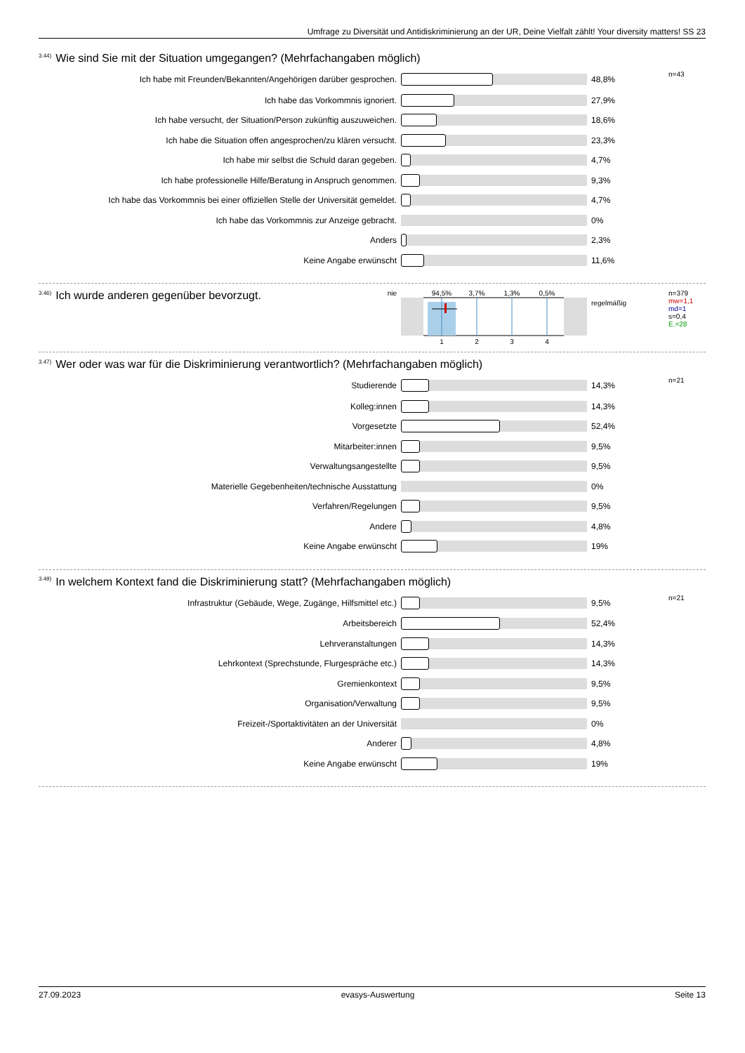Umfrage zu Diversität und Antidiskriminierung an der UR, Deine Vielfalt zählt! Your diversity matters! SS 23
<sup>3.44)</sup>Wie sind Sie mit der Situation umgegangen? (Mehrfachangaben möglich)
| Ich habe mit Freunden/Bekannten/Angehörigen darüber gesprochen. | | 48,8% | n=43 |
| Ich habe das Vorkommnis ignoriert. | | 27,9% | |
| Ich habe versucht, der Situation/Person zukünftig auszuweichen. | | 18,6% | |
| Ich habe die Situation offen angesprochen/zu klären versucht. | | 23,3% | |
| Ich habe mir selbst die Schuld daran gegeben. | | 4,7% | |
| Ich habe professionelle Hilfe/Beratung in Anspruch genommen. | | 9,3% | |
| Ich habe das Vorkommnis bei einer offiziellen Stelle der Universität gemeldet. | | 4,7% | |
| Ich habe das Vorkommnis zur Anzeige gebracht. | | 0% | |
| Anders | | 2,3% | |
| Keine Angabe erwünscht | | 11,6% | |
| <sup>3.46)</sup>Ich wurde anderen gegenüber bevorzugt. | nie | 94,5% 3,7% 1,3% 0,5% 1 2 3 4 | regelmäßig | n=379 mw=1,1 md=1 s=0,4 E.=28 |
<sup>3.47)</sup>Wer oder was war für die Diskriminierung verantwortlich? (Mehrfachangaben möglich)
| Studierende | | 14,3% | n=21 |
| Kolleg:innen | | 14,3% | |
| Vorgesetzte | | 52,4% | |
| Mitarbeiter:innen | | 9,5% | |
| Verwaltungsangestellte | | 9,5% | |
| Materielle Gegebenheiten/technische Ausstattung | | 0% | |
| Verfahren/Regelungen | | 9,5% | |
| Andere | | 4,8% | |
| Keine Angabe erwünscht | | 19% | |
<sup>3.49)</sup>In welchem Kontext fand die Diskriminierung statt? (Mehrfachangaben möglich)
| Infrastruktur (Gebäude, Wege, Zugänge, Hilfsmittel etc.) | | 9,5% | n=21 |
| Arbeitsbereich | | 52,4% | |
| Lehrveranstaltungen | | 14,3% | |
| Lehrkontext (Sprechstunde, Flurgespräche etc.) | | 14,3% | |
| Gremienkontext | | 9,5% | |
| Organisation/Verwaltung | | 9,5% | |
| Freizeit-/Sportaktivitäten an der Universität | | 0% | |
| Anderer | | 4,8% | |
| Keine Angabe erwünscht | | 19% | |
27.09.2023 evasys-Auswertung Seite 13